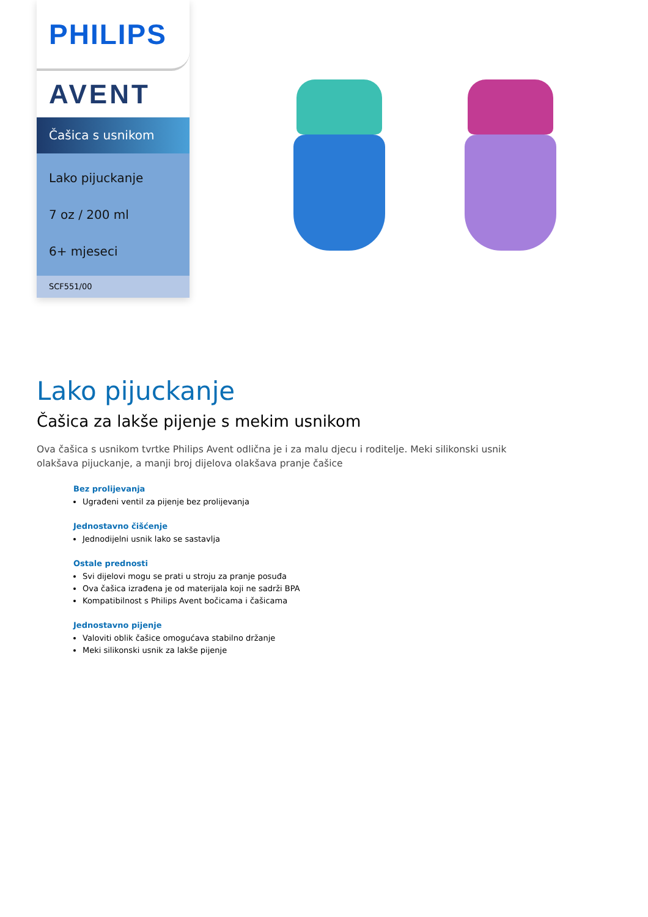PHILIPS
AVENT
Čašica s usnikom
Lako pijuckanje
7 oz / 200 ml
6+ mjeseci
SCF551/00
Lako pijuckanje
Čašica za lakše pijenje s mekim usnikom
Ova čašica s usnikom tvrtke Philips Avent odlična je i za malu djecu i roditelje. Meki silikonski usnik olakšava pijuckanje, a manji broj dijelova olakšava pranje čašice
Bez prolijevanja
Ugrađeni ventil za pijenje bez prolijevanja
Jednostavno čišćenje
Jednodijelni usnik lako se sastavlja
Ostale prednosti
Svi dijelovi mogu se prati u stroju za pranje posuđa
Ova čašica izrađena je od materijala koji ne sadrži BPA
Kompatibilnost s Philips Avent bočicama i čašicama
Jednostavno pijenje
Valoviti oblik čašice omogućava stabilno držanje
Meki silikonski usnik za lakše pijenje